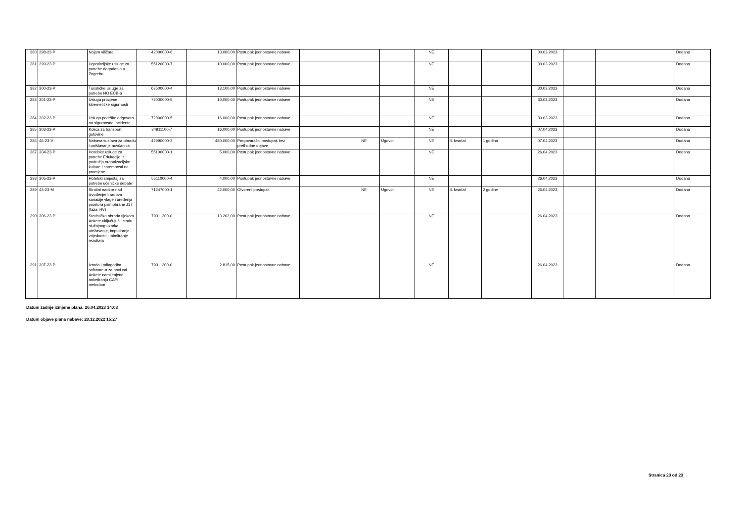| 380 | 298-23-P | Najam viličara | 42000000-6 | 13.000,00 | Postupak jednostavne nabave | | | | NE | | | 30.03.2023 | | | Dodana |
| 381 | 299-23-P | Ugostiteljske usluge za potrebe događanja u Zagrebu | 55120000-7 | 10.000,00 | Postupak jednostavne nabave | | | | NE | | | 30.03.2023 | | | Dodana |
| 382 | 300-23-P | Turističke usluge za potrebe NO ECB-a | 63500000-4 | 13.100,00 | Postupak jednostavne nabave | | | | NE | | | 30.03.2023 | | | Dodana |
| 383 | 301-23-P | Usluga procjene kibernetičke sigurnosti | 72000000-5 | 10.000,00 | Postupak jednostavne nabave | | | | NE | | | 30.03.2023 | | | Dodana |
| 384 | 302-23-P | Usluga podrške odgovora na sigurnosne incidente | 72000000-5 | 16.000,00 | Postupak jednostavne nabave | | | | NE | | | 30.03.2023 | | | Dodana |
| 385 | 303-23-P | Kolica za transport gotovine | 34911100-7 | 16.000,00 | Postupak jednostavne nabave | | | | NE | | | 07.04.2023 | | | Dodana |
| 386 | 46-23-V | Nabava sustava za obradu i uništavanje novčanica | 42990000-2 | 480.000,00 | Pregovarački postupak bez prethodne objave | | NE | Ugovor | NE | II. kvartal | 1 godina | 07.04.2023 | | | Dodana |
| 387 | 304-23-P | Hotelske usluge za potrebe Edukacije iz područja organizacijske kulture i spremnosti na promjene | 55100000-1 | 5.000,00 | Postupak jednostavne nabave | | | | NE | | | 26.04.2023 | | | Dodana |
| 388 | 305-23-P | Hotelski smještaj za potrebe učeničke debate | 55110000-4 | 4.000,00 | Postupak jednostavne nabave | | | | NE | | | 26.04.2023 | | | Dodana |
| 389 | 43-23-M | Stručni nadzor nad izvođenjem radova sanacije vlage i uređenja prostora pismohrane J17 (faza I-IV) | 71247000-1 | 42.000,00 | Otvoreni postupak | | NE | Ugovor | NE | II. kvartal | 2 godine | 26.04.2023 | | | Dodana |
| 390 | 306-23-P | Statistička obrada tijekom Ankete uključujući izradu slučajnog uzorka, utežavanje, imputiranje vrijednosti i tabeliranje rezultata | 79311300-0 | 13.262,00 | Postupak jednostavne nabave | | | | NE | | | 26.04.2023 | | | Dodana |
| 391 | 307-23-P | Izrada i prilagodba software-a za novi val Ankete namijenjene anketiranju CAPI metodom | 79311300-0 | 2.815,00 | Postupak jednostavne nabave | | | | NE | | | 26.04.2023 | | | Dodana |
Datum zadnje izmjene plana: 26.04.2023 14:03
Datum objave plana nabave: 28.12.2022 15:27
Stranica 23 od 23